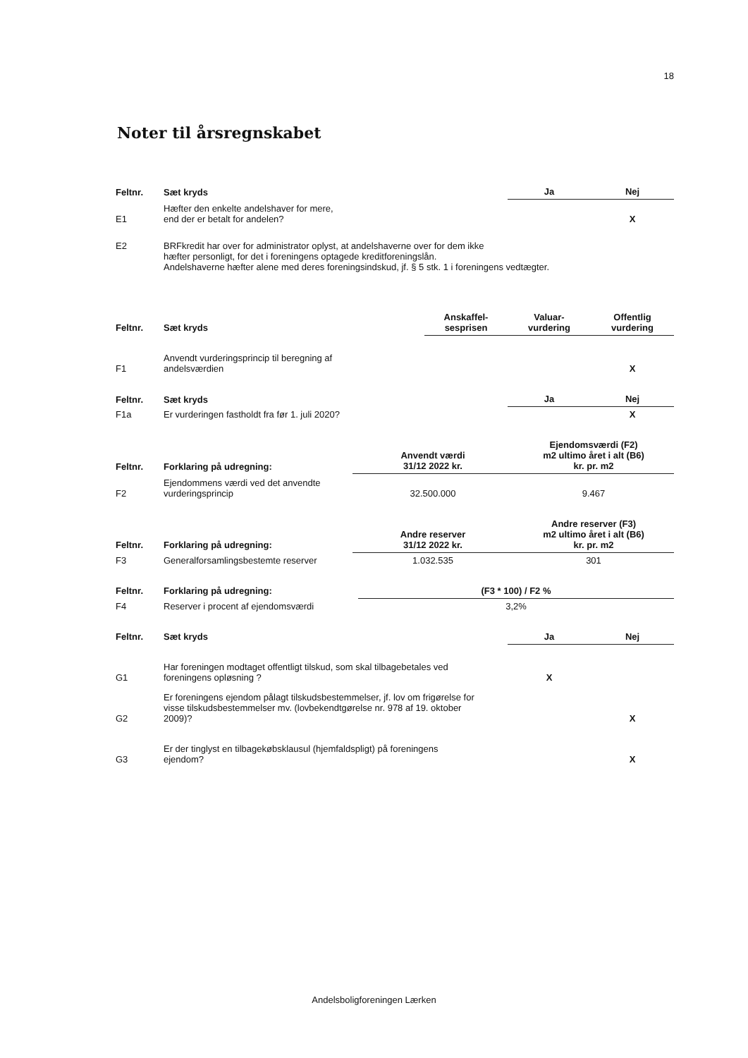18
Noter til årsregnskabet
| Feltnr. | Sæt kryds | Ja | Nej |
| --- | --- | --- | --- |
| E1 | Hæfter den enkelte andelshaver for mere, end der er betalt for andelen? | | X |
| E2 | BRFkredit har over for administrator oplyst, at andelshaverne over for dem ikke hæfter personligt, for det i foreningens optagede kreditforeningslån. Andelshaverne hæfter alene med deres foreningsindskud, jf. § 5 stk. 1 i foreningens vedtægter. | | |
| Feltnr. | Sæt kryds | Anskaffel- sesprisen | Valuar- vurdering | Offentlig vurdering |
| --- | --- | --- | --- | --- |
| F1 | Anvendt vurderingsprincip til beregning af andelsværdien | | | X |
| Feltnr. | Sæt kryds | Ja | Nej |
| --- | --- | --- | --- |
| F1a | Er vurderingen fastholdt fra før 1. juli 2020? | | X |
| Feltnr. | Forklaring på udregning: | Anvendt værdi 31/12 2022 kr. | Ejendomsværdi (F2) m2 ultimo året i alt (B6) kr. pr. m2 |
| --- | --- | --- | --- |
| F2 | Ejendommens værdi ved det anvendte vurderingsprincip | 32.500.000 | 9.467 |
| Feltnr. | Forklaring på udregning: | Andre reserver 31/12 2022 kr. | Andre reserver (F3) m2 ultimo året i alt (B6) kr. pr. m2 |
| --- | --- | --- | --- |
| F3 | Generalforsamlingsbestemte reserver | 1.032.535 | 301 |
| Feltnr. | Forklaring på udregning: | (F3 * 100) / F2 % |
| --- | --- | --- |
| F4 | Reserver i procent af ejendomsværdi | 3,2% |
| Feltnr. | Sæt kryds | Ja | Nej |
| --- | --- | --- | --- |
| G1 | Har foreningen modtaget offentligt tilskud, som skal tilbagebetales ved foreningens opløsning ? | X | |
| G2 | Er foreningens ejendom pålagt tilskudsbestemmelser, jf. lov om frigørelse for visse tilskudsbestemmelser mv. (lovbekendtgørelse nr. 978 af 19. oktober 2009)? | | X |
| G3 | Er der tinglyst en tilbagekøbsklausul (hjemfaldspligt) på foreningens ejendom? | | X |
Andelsboligforeningen Lærken